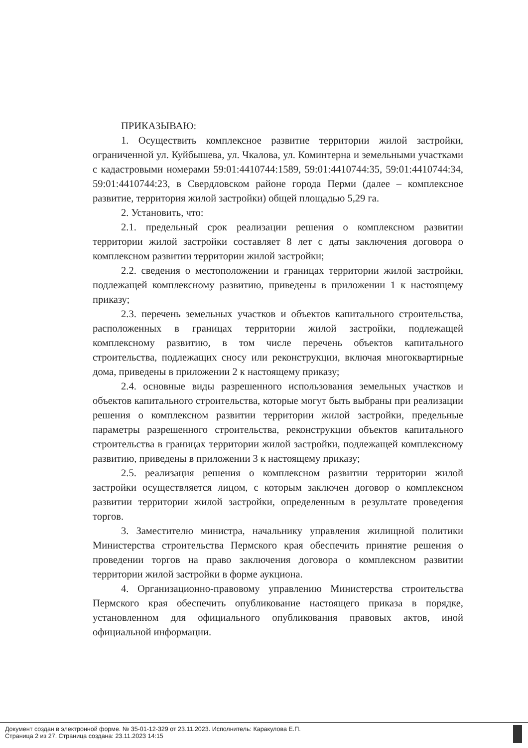ПРИКАЗЫВАЮ:
1. Осуществить комплексное развитие территории жилой застройки, ограниченной ул. Куйбышева, ул. Чкалова, ул. Коминтерна и земельными участками с кадастровыми номерами 59:01:4410744:1589, 59:01:4410744:35, 59:01:4410744:34, 59:01:4410744:23, в Свердловском районе города Перми (далее – комплексное развитие, территория жилой застройки) общей площадью 5,29 га.
2. Установить, что:
2.1. предельный срок реализации решения о комплексном развитии территории жилой застройки составляет 8 лет с даты заключения договора о комплексном развитии территории жилой застройки;
2.2. сведения о местоположении и границах территории жилой застройки, подлежащей комплексному развитию, приведены в приложении 1 к настоящему приказу;
2.3. перечень земельных участков и объектов капитального строительства, расположенных в границах территории жилой застройки, подлежащей комплексному развитию, в том числе перечень объектов капитального строительства, подлежащих сносу или реконструкции, включая многоквартирные дома, приведены в приложении 2 к настоящему приказу;
2.4. основные виды разрешенного использования земельных участков и объектов капитального строительства, которые могут быть выбраны при реализации решения о комплексном развитии территории жилой застройки, предельные параметры разрешенного строительства, реконструкции объектов капитального строительства в границах территории жилой застройки, подлежащей комплексному развитию, приведены в приложении 3 к настоящему приказу;
2.5. реализация решения о комплексном развитии территории жилой застройки осуществляется лицом, с которым заключен договор о комплексном развитии территории жилой застройки, определенным в результате проведения торгов.
3. Заместителю министра, начальнику управления жилищной политики Министерства строительства Пермского края обеспечить принятие решения о проведении торгов на право заключения договора о комплексном развитии территории жилой застройки в форме аукциона.
4. Организационно-правовому управлению Министерства строительства Пермского края обеспечить опубликование настоящего приказа в порядке, установленном для официального опубликования правовых актов, иной официальной информации.
Документ создан в электронной форме. № 35-01-12-329 от 23.11.2023. Исполнитель: Каракулова Е.П.
Страница 2 из 27. Страница создана: 23.11.2023 14:15